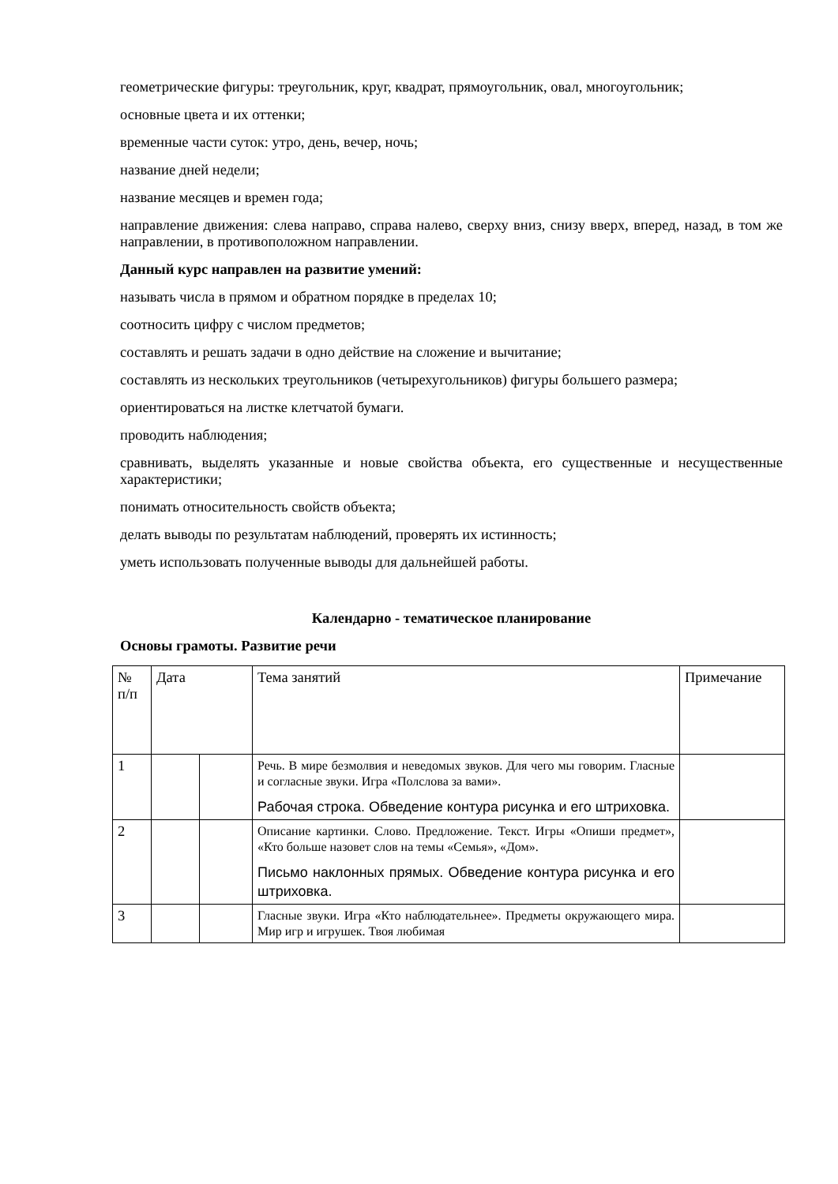геометрические фигуры: треугольник, круг, квадрат, прямоугольник, овал, многоугольник;
основные цвета и их оттенки;
временные части суток: утро, день, вечер, ночь;
название дней недели;
название месяцев и времен года;
направление движения: слева направо, справа налево, сверху вниз, снизу вверх, вперед, назад, в том же направлении, в противоположном направлении.
Данный курс направлен на развитие умений:
называть числа в прямом и обратном порядке в пределах 10;
соотносить цифру с числом предметов;
составлять и решать задачи в одно действие на сложение и вычитание;
составлять из нескольких треугольников (четырехугольников) фигуры большего размера;
ориентироваться на листке клетчатой бумаги.
проводить наблюдения;
сравнивать, выделять указанные и новые свойства объекта, его существенные и несущественные характеристики;
понимать относительность свойств объекта;
делать выводы по результатам наблюдений, проверять их истинность;
уметь использовать полученные выводы для дальнейшей работы.
Календарно - тематическое планирование
Основы грамоты. Развитие речи
| № п/п | Дата | | Тема занятий | Примечание |
| 1 | | | Речь. В мире безмолвия и неведомых звуков. Для чего мы говорим. Гласные и согласные звуки. Игра «Полслова за вами». Рабочая строка. Обведение контура рисунка и его штриховка. | |
| 2 | | | Описание картинки. Слово. Предложение. Текст. Игры «Опиши предмет», «Кто больше назовет слов на темы «Семья», «Дом». Письмо наклонных прямых. Обведение контура рисунка и его штриховка. | |
| 3 | | | Гласные звуки. Игра «Кто наблюдательнее». Предметы окружающего мира. Мир игр и игрушек. Твоя любимая | |